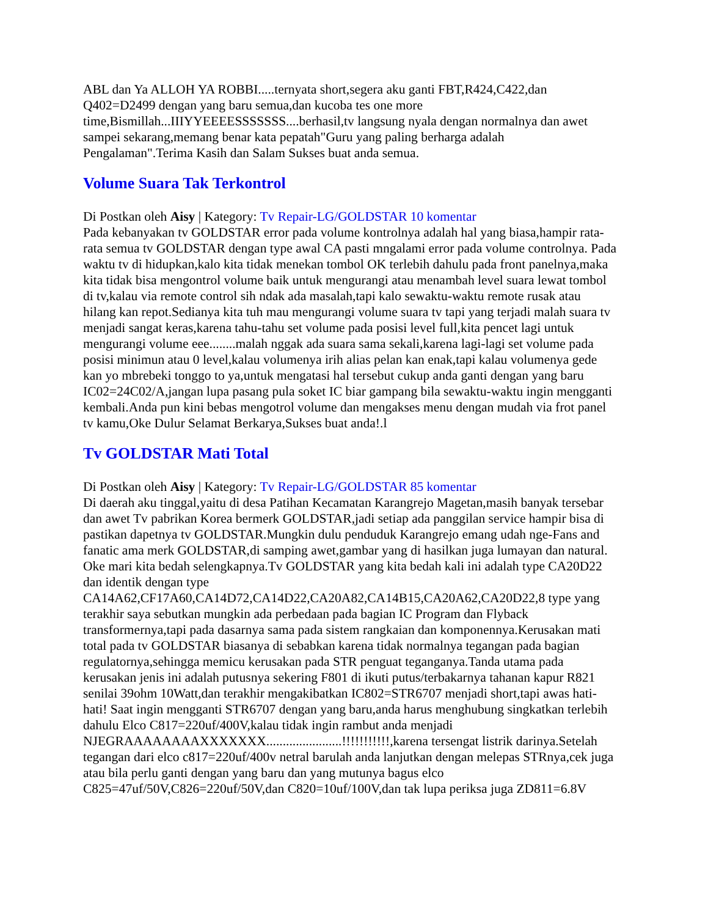ABL dan Ya ALLOH YA ROBBI.....ternyata short,segera aku ganti FBT,R424,C422,dan Q402=D2499 dengan yang baru semua,dan kucoba tes one more time,Bismillah...IIIYYEEEESSSSSSS....berhasil,tv langsung nyala dengan normalnya dan awet sampei sekarang,memang benar kata pepatah"Guru yang paling berharga adalah Pengalaman".Terima Kasih dan Salam Sukses buat anda semua.
Volume Suara Tak Terkontrol
Di Postkan oleh Aisy | Kategory: Tv Repair-LG/GOLDSTAR 10 komentar
Pada kebanyakan tv GOLDSTAR error pada volume kontrolnya adalah hal yang biasa,hampir rata-rata semua tv GOLDSTAR dengan type awal CA pasti mngalami error pada volume controlnya. Pada waktu tv di hidupkan,kalo kita tidak menekan tombol OK terlebih dahulu pada front panelnya,maka kita tidak bisa mengontrol volume baik untuk mengurangi atau menambah level suara lewat tombol di tv,kalau via remote control sih ndak ada masalah,tapi kalo sewaktu-waktu remote rusak atau hilang kan repot.Sedianya kita tuh mau mengurangi volume suara tv tapi yang terjadi malah suara tv menjadi sangat keras,karena tahu-tahu set volume pada posisi level full,kita pencet lagi untuk mengurangi volume eee........malah nggak ada suara sama sekali,karena lagi-lagi set volume pada posisi minimun atau 0 level,kalau volumenya irih alias pelan kan enak,tapi kalau volumenya gede kan yo mbrebeki tonggo to ya,untuk mengatasi hal tersebut cukup anda ganti dengan yang baru IC02=24C02/A,jangan lupa pasang pula soket IC biar gampang bila sewaktu-waktu ingin mengganti kembali.Anda pun kini bebas mengotrol volume dan mengakses menu dengan mudah via frot panel tv kamu,Oke Dulur Selamat Berkarya,Sukses buat anda!.l
Tv GOLDSTAR Mati Total
Di Postkan oleh Aisy | Kategory: Tv Repair-LG/GOLDSTAR 85 komentar
Di daerah aku tinggal,yaitu di desa Patihan Kecamatan Karangrejo Magetan,masih banyak tersebar dan awet Tv pabrikan Korea bermerk GOLDSTAR,jadi setiap ada panggilan service hampir bisa di pastikan dapetnya tv GOLDSTAR.Mungkin dulu penduduk Karangrejo emang udah nge-Fans and fanatic ama merk GOLDSTAR,di samping awet,gambar yang di hasilkan juga lumayan dan natural. Oke mari kita bedah selengkapnya.Tv GOLDSTAR yang kita bedah kali ini adalah type CA20D22 dan identik dengan type CA14A62,CF17A60,CA14D72,CA14D22,CA20A82,CA14B15,CA20A62,CA20D22,8 type yang terakhir saya sebutkan mungkin ada perbedaan pada bagian IC Program dan Flyback transformernya,tapi pada dasarnya sama pada sistem rangkaian dan komponennya.Kerusakan mati total pada tv GOLDSTAR biasanya di sebabkan karena tidak normalnya tegangan pada bagian regulatornya,sehingga memicu kerusakan pada STR penguat teganganya.Tanda utama pada kerusakan jenis ini adalah putusnya sekering F801 di ikuti putus/terbakarnya tahanan kapur R821 senilai 39ohm 10Watt,dan terakhir mengakibatkan IC802=STR6707 menjadi short,tapi awas hati-hati! Saat ingin mengganti STR6707 dengan yang baru,anda harus menghubung singkatkan terlebih dahulu Elco C817=220uf/400V,kalau tidak ingin rambut anda menjadi NJEGRAAAAAAAAXXXXXXX.......................!!!!!!!!!!!,karena tersengat listrik darinya.Setelah tegangan dari elco c817=220uf/400v netral barulah anda lanjutkan dengan melepas STRnya,cek juga atau bila perlu ganti dengan yang baru dan yang mutunya bagus elco C825=47uf/50V,C826=220uf/50V,dan C820=10uf/100V,dan tak lupa periksa juga ZD811=6.8V